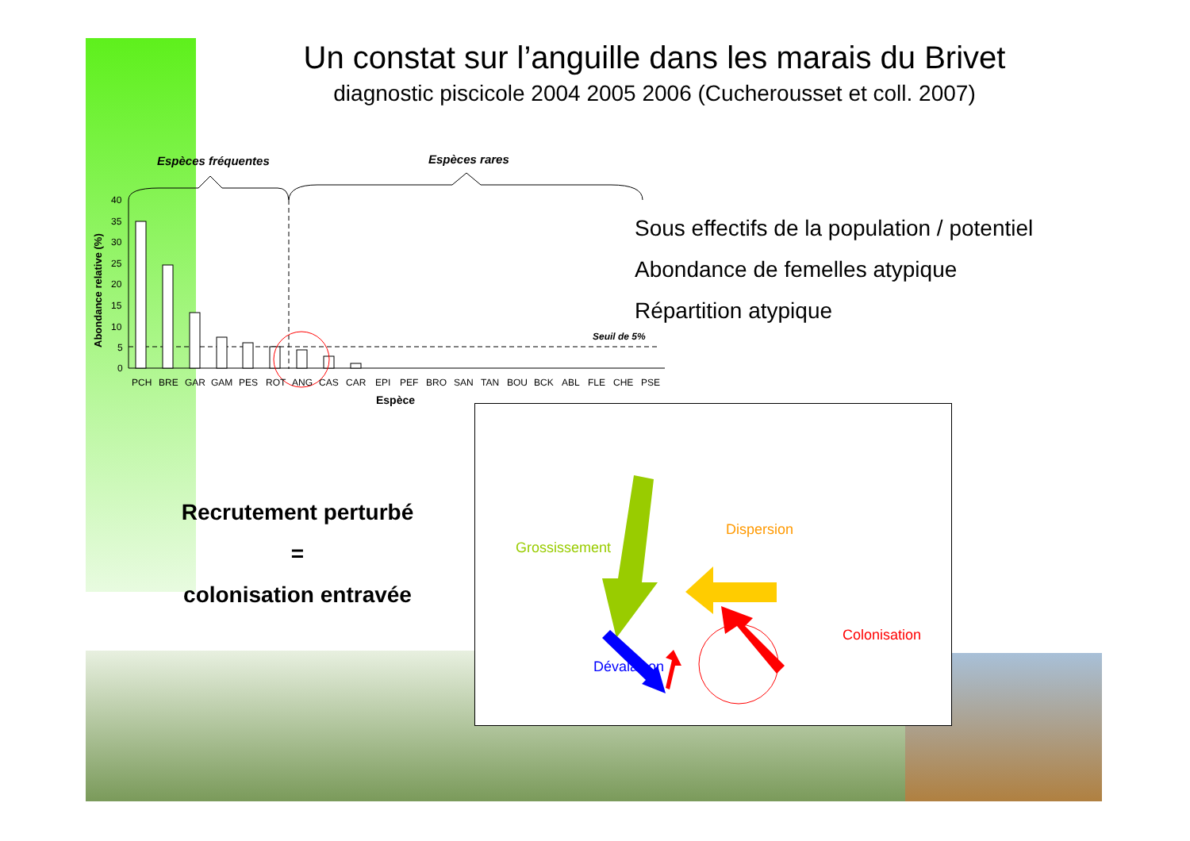Un constat sur l’anguille dans les marais du Brivet
diagnostic piscicole 2004 2005 2006 (Cucherousset et coll. 2007)
Espèces fréquentes
Espèces rares
40
35
30
25
20
15
10
5
0
Seuil de 5%
PCH
BRE
GAR
GAM
PES
ROT
ANG
CAS
CAR
EPI
PEF
BRO
SAN
TAN
BOU
BCK
ABL
FLE
CHE
PSE
Espèce
Abondance relative (%)
Sous effectifs de la population / potentiel
Abondance de femelles atypique
Répartition atypique
Recrutement perturbé
=
colonisation entravée
Grossissement
Dispersion
Colonisation
Dévalaison